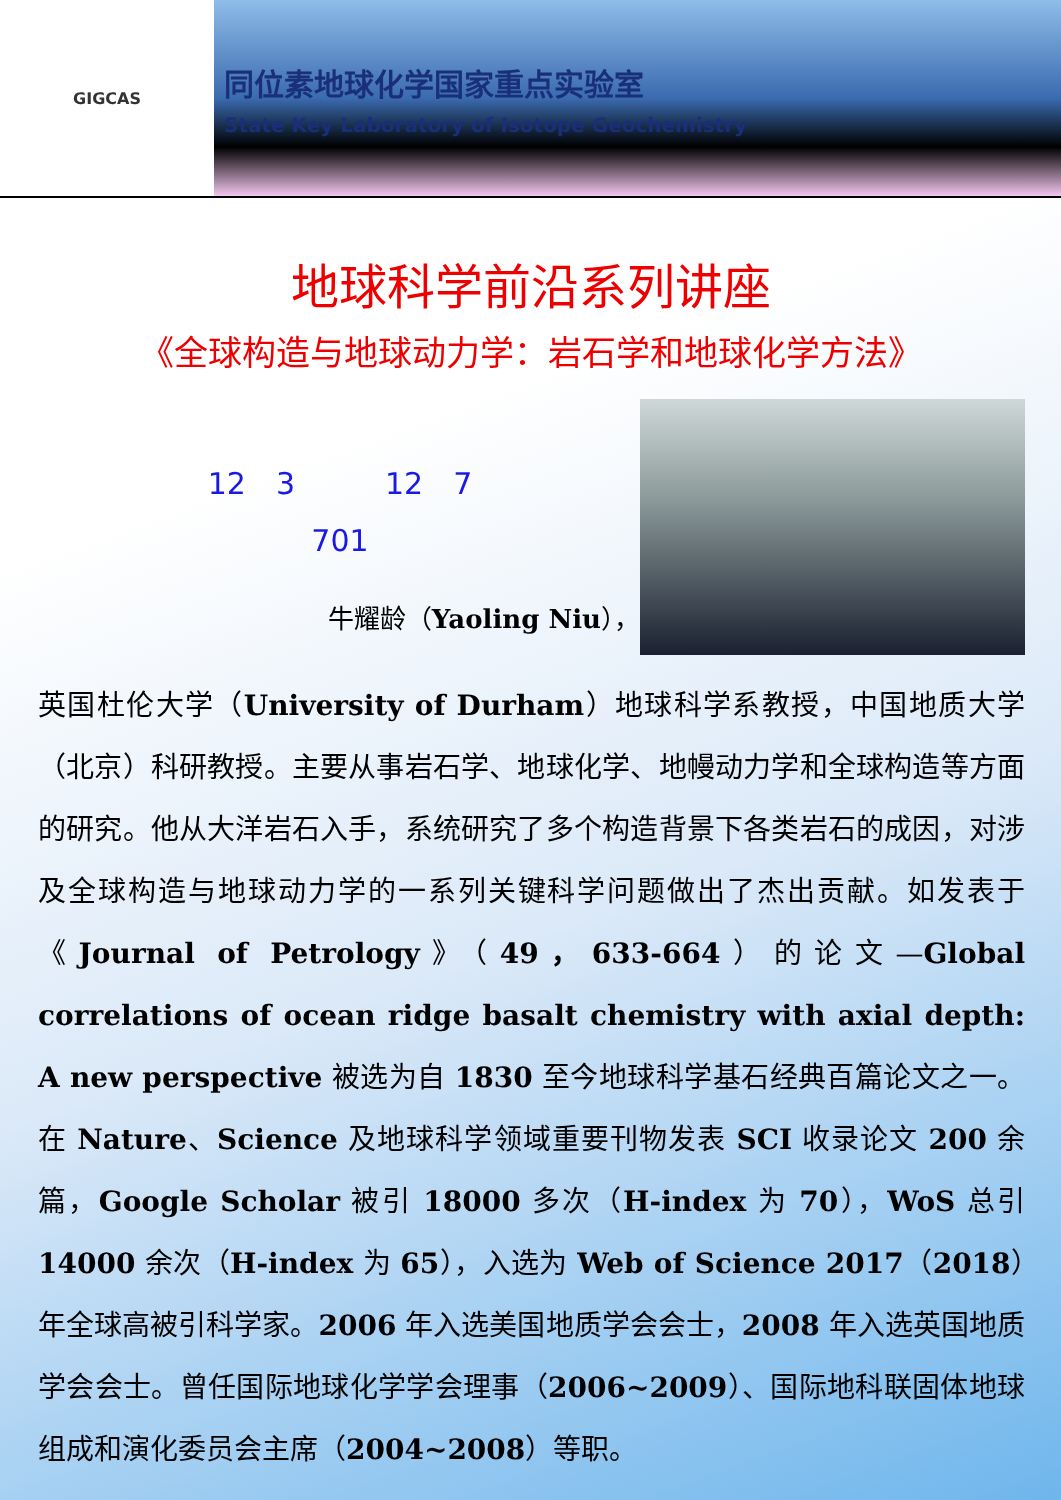GIGCAS
同位素地球化学国家重点实验室
State Key Laboratory of Isotope Geochemistry
地球科学前沿系列讲座
《全球构造与地球动力学：岩石学和地球化学方法》
12　3　　　12　7
701
牛耀龄（Yaoling Niu），
英国杜伦大学（University of Durham）地球科学系教授，中国地质大学（北京）科研教授。主要从事岩石学、地球化学、地幔动力学和全球构造等方面的研究。他从大洋岩石入手，系统研究了多个构造背景下各类岩石的成因，对涉及全球构造与地球动力学的一系列关键科学问题做出了杰出贡献。如发表于《Journal of Petrology》（49，633-664）的论文—Global correlations of ocean ridge basalt chemistry with axial depth: A new perspective 被选为自 1830 至今地球科学基石经典百篇论文之一。在 Nature、Science 及地球科学领域重要刊物发表 SCI 收录论文 200 余篇，Google Scholar 被引 18000 多次（H-index 为 70），WoS 总引 14000 余次（H-index 为 65），入选为 Web of Science 2017（2018）年全球高被引科学家。2006 年入选美国地质学会会士，2008 年入选英国地质学会会士。曾任国际地球化学学会理事（2006~2009）、国际地科联固体地球组成和演化委员会主席（2004~2008）等职。